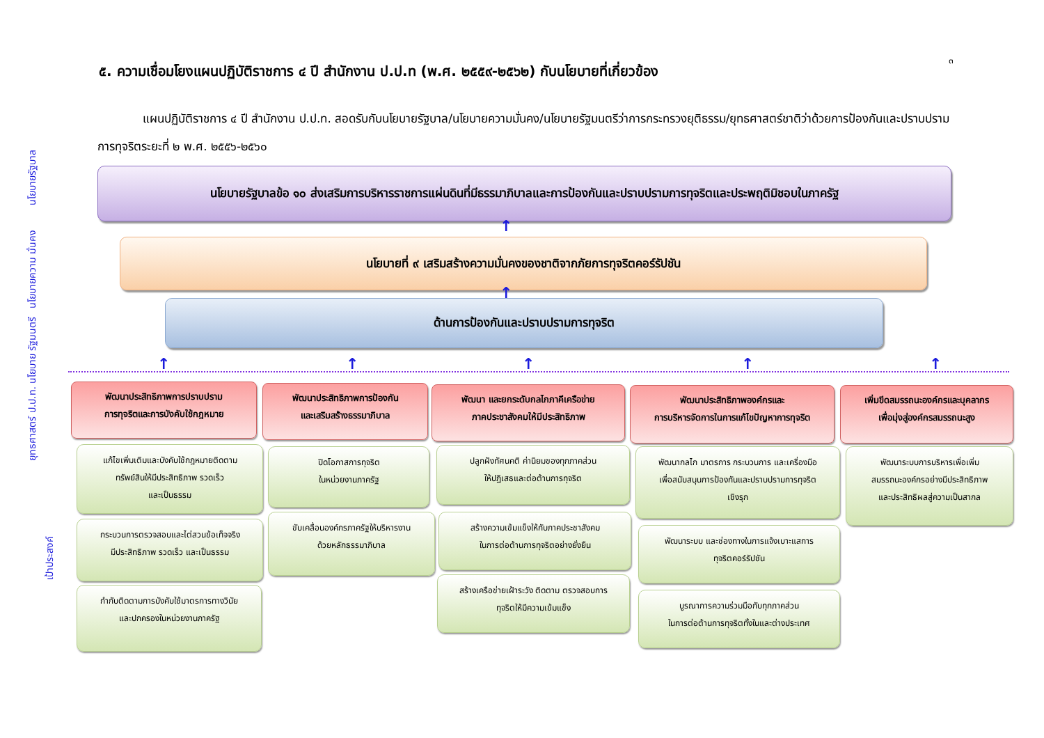๓
๕. ความเชื่อมโยงแผนปฏิบัติราชการ ๔ ปี สำนักงาน ป.ป.ท (พ.ศ. ๒๕๕๙-๒๕๖๒) กับนโยบายที่เกี่ยวข้อง
แผนปฏิบัติราชการ ๔ ปี สำนักงาน ป.ป.ท. สอดรับกับนโยบายรัฐบาล/นโยบายความมั่นคง/นโยบายรัฐมนตรีว่าการกระทรวงยุติธรรม/ยุทธศาสตร์ชาติว่าด้วยการป้องกันและปราบปรามการทุจริตระยะที่ ๒ พ.ศ. ๒๕๕๖-๒๕๖๐
นโยบายรัฐบาล
นโยบายความ มั่นคง
นโยบาย รัฐมนตรี
ยุทธศาสตร์ ป.ป.ท.
เป้าประสงค์
นโยบายรัฐบาลข้อ ๑๐ ส่งเสริมการบริหารราชการแผ่นดินที่มีธรรมาภิบาลและการป้องกันและปราบปรามการทุจริตและประพฤติมิชอบในภาครัฐ
↑
นโยบายที่ ๙ เสริมสร้างความมั่นคงของชาติจากภัยการทุจริตคอร์รัปชัน
↑
ด้านการป้องกันและปราบปรามการทุจริต
↑ ↑ ↑ ↑ ↑
พัฒนาประสิทธิภาพการปราบปราม
การทุจริตและการบังคับใช้กฎหมาย
พัฒนาประสิทธิภาพการป้องกัน
และเสริมสร้างธรรมาภิบาล
พัฒนา และยกระดับกลไกภาคีเครือข่าย
ภาคประชาสังคมให้มีประสิทธิภาพ
พัฒนาประสิทธิภาพองค์กรและ
การบริหารจัดการในการแก้ไขปัญหาการทุจริต
เพิ่มขีดสมรรถนะองค์กรและบุคลากร
เพื่อมุ่งสู่องค์กรสมรรถนะสูง
แก้ไขเพิ่มเติมและบังคับใช้กฎหมายติดตาม
ทรัพย์สินให้มีประสิทธิภาพ รวดเร็ว
และเป็นธรรม
กระบวนการตรวจสอบและไต่สวนข้อเท็จจริง
มีประสิทธิภาพ รวดเร็ว และเป็นธรรม
กำกับติดตามการบังคับใช้มาตรการทางวินัย
และปกครองในหน่วยงานภาครัฐ
ปิดโอกาสการทุจริต
ในหน่วยงานภาครัฐ
ขับเคลื่อนองค์กรภาครัฐให้บริหารงาน
ด้วยหลักธรรมาภิบาล
ปลูกฝังทัศนคติ ค่านิยมของทุกภาคส่วน
ให้ปฏิเสธและต่อต้านการทุจริต
สร้างความเข้มแข็งให้กับภาคประชาสังคม
ในการต่อต้านการทุจริตอย่างยั่งยืน
สร้างเครือข่ายเฝ้าระวัง ติดตาม ตรวจสอบการ
ทุจริตให้มีความเข้มแข็ง
พัฒนากลไก มาตรการ กระบวนการ และเครื่องมือ
เพื่อสนับสนุนการป้องกันและปราบปรามการทุจริต
เชิงรุก
พัฒนาระบบ และช่องทางในการแจ้งเบาะแสการ
ทุจริตคอร์รัปชัน
บูรณาการความร่วมมือกับทุกภาคส่วน
ในการต่อต้านการทุจริตทั้งในและต่างประเทศ
พัฒนาระบบการบริหารเพื่อเพิ่ม
สมรรถนะองค์กรอย่างมีประสิทธิภาพ
และประสิทธิผลสู่ความเป็นสากล